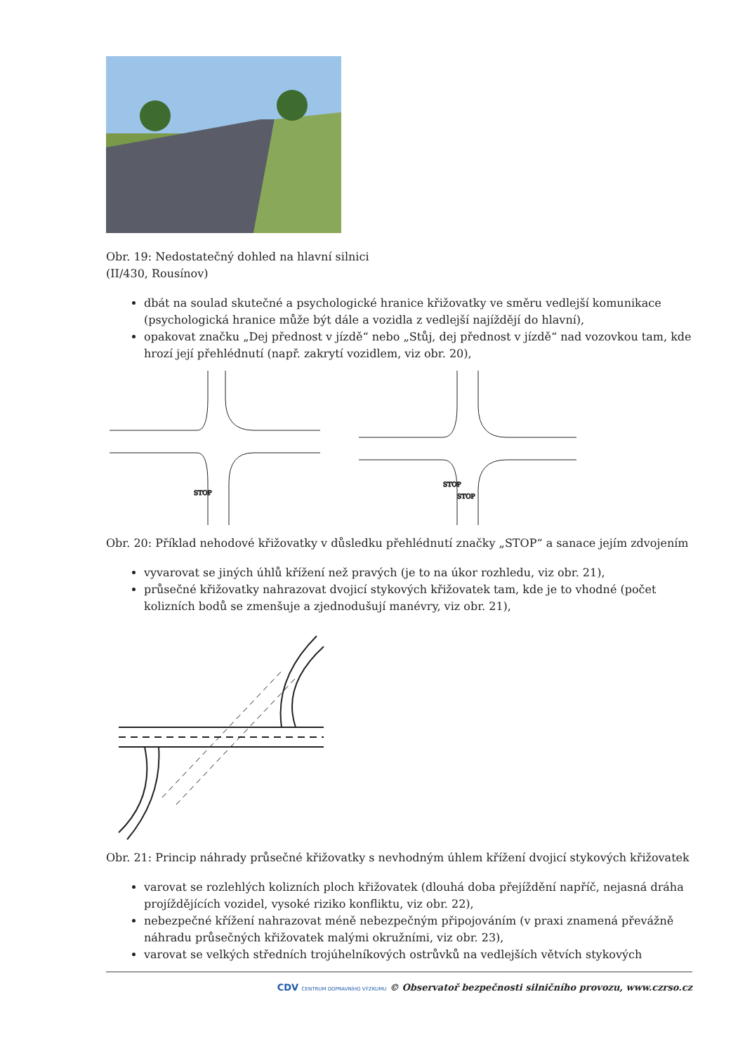Obr. 19: Nedostatečný dohled na hlavní silnici
(II/430, Rousínov)
dbát na soulad skutečné a psychologické hranice křižovatky ve směru vedlejší komunikace (psychologická hranice může být dále a vozidla z vedlejší najíždějí do hlavní),
opakovat značku „Dej přednost v jízdě“ nebo „Stůj, dej přednost v jízdě“ nad vozovkou tam, kde hrozí její přehlédnutí (např. zakrytí vozidlem, viz obr. 20),
STOP
STOP
STOP
Obr. 20: Příklad nehodové křižovatky v důsledku přehlédnutí značky „STOP“ a sanace jejím zdvojením
vyvarovat se jiných úhlů křížení než pravých (je to na úkor rozhledu, viz obr. 21),
průsečné křižovatky nahrazovat dvojicí stykových křižovatek tam, kde je to vhodné (počet kolizních bodů se zmenšuje a zjednodušují manévry, viz obr. 21),
Obr. 21: Princip náhrady průsečné křižovatky s nevhodným úhlem křížení dvojicí stykových křižovatek
varovat se rozlehlých kolizních ploch křižovatek (dlouhá doba přejíždění napříč, nejasná dráha projíždějících vozidel, vysoké riziko konfliktu, viz obr. 22),
nebezpečné křížení nahrazovat méně nebezpečným připojováním (v praxi znamená převážně náhradu průsečných křižovatek malými okružními, viz obr. 23),
varovat se velkých středních trojúhelníkových ostrůvků na vedlejších větvích stykových
CDV CENTRUM DOPRAVNÍHO VÝZKUMU © Observatoř bezpečnosti silničního provozu, www.czrso.cz